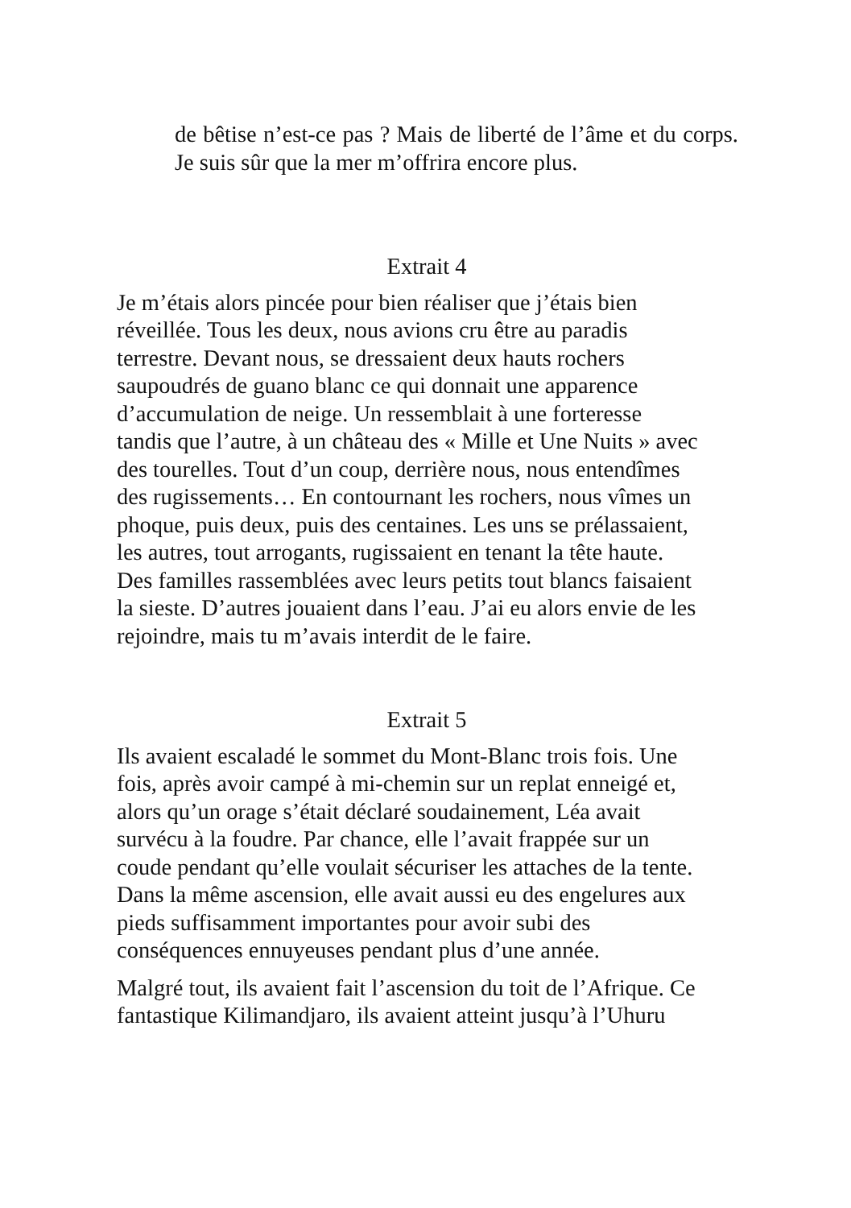de bêtise n’est-ce pas ? Mais de liberté de l’âme et du corps. Je suis sûr que la mer m’offrira encore plus.
Extrait 4
Je m’étais alors pincée pour bien réaliser que j’étais bien
réveillée. Tous les deux, nous avions cru être au paradis
terrestre. Devant nous, se dressaient deux hauts rochers
saupoudrés de guano blanc ce qui donnait une apparence
d’accumulation de neige. Un ressemblait à une forteresse
tandis que l’autre, à un château des « Mille et Une Nuits » avec
des tourelles. Tout d’un coup, derrière nous, nous entendîmes
des rugissements… En contournant les rochers, nous vîmes un
phoque, puis deux, puis des centaines. Les uns se prélassaient,
les autres, tout arrogants, rugissaient en tenant la tête haute.
Des familles rassemblées avec leurs petits tout blancs faisaient
la sieste. D’autres jouaient dans l’eau. J’ai eu alors envie de les
rejoindre, mais tu m’avais interdit de le faire.
Extrait 5
Ils avaient escaladé le sommet du Mont-Blanc trois fois. Une
fois, après avoir campé à mi-chemin sur un replat enneigé et,
alors qu’un orage s’était déclaré soudainement, Léa avait
survécu à la foudre. Par chance, elle l’avait frappée sur un
coude pendant qu’elle voulait sécuriser les attaches de la tente.
Dans la même ascension, elle avait aussi eu des engelures aux
pieds suffisamment importantes pour avoir subi des
conséquences ennuyeuses pendant plus d’une année.
Malgré tout, ils avaient fait l’ascension du toit de l’Afrique. Ce
fantastique Kilimandjaro, ils avaient atteint jusqu’à l’Uhuru